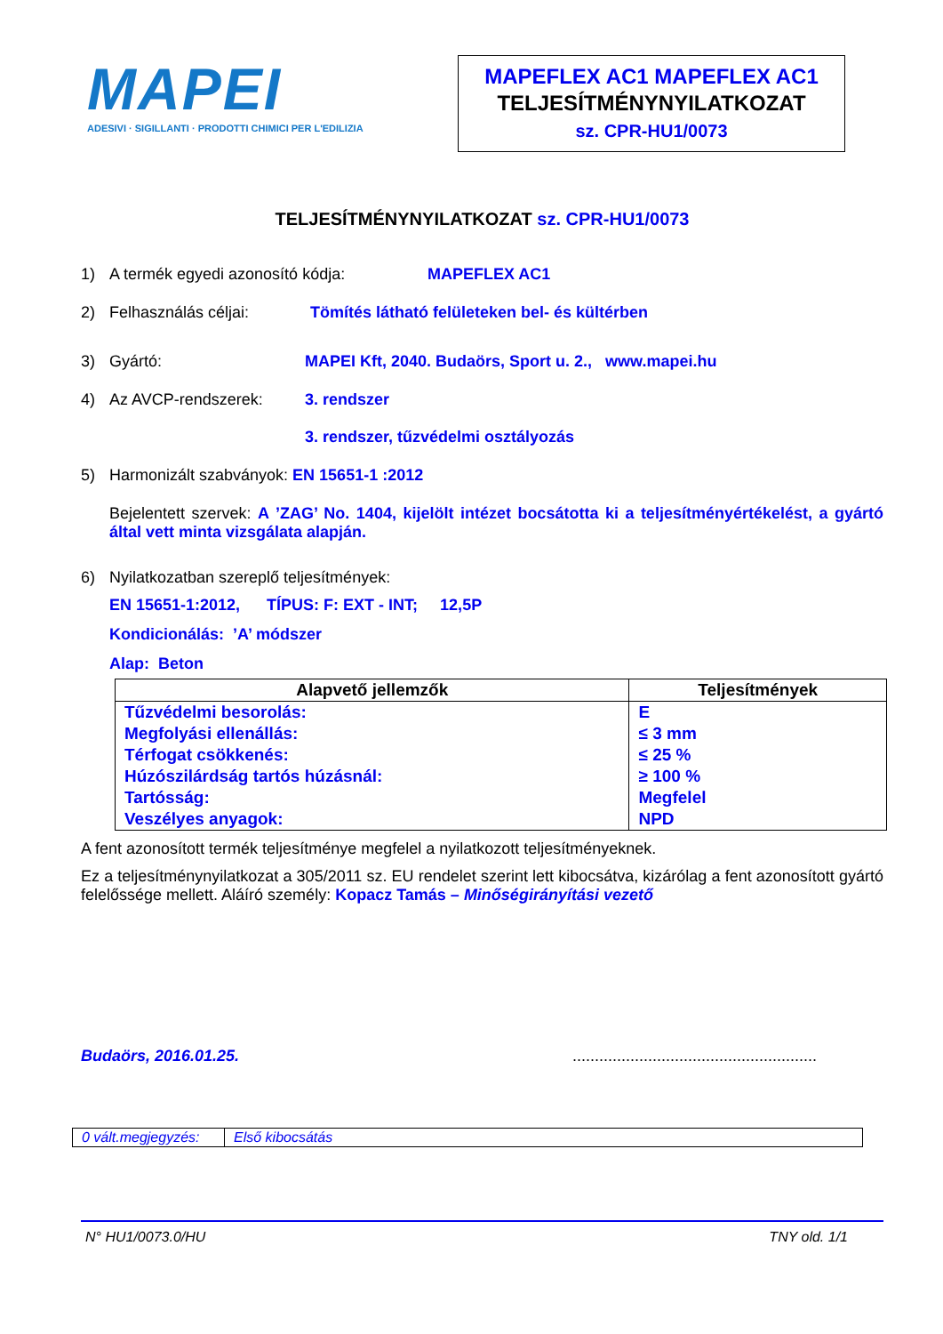MAPEI
ADESIVI · SIGILLANTI · PRODOTTI CHIMICI PER L'EDILIZIA
MAPEFLEX AC1 MAPEFLEX AC1
TELJESÍTMÉNYNYILATKOZAT
sz. CPR-HU1/0073
TELJESÍTMÉNYNYILATKOZAT sz. CPR-HU1/0073
1) A termék egyedi azonosító kódja: MAPEFLEX AC1
2) Felhasználás céljai: Tömítés látható felületeken bel- és kültérben
3) Gyártó: MAPEI Kft, 2040. Budaörs, Sport u. 2., www.mapei.hu
4) Az AVCP-rendszerek: 3. rendszer
3. rendszer, tűzvédelmi osztályozás
5) Harmonizált szabványok: EN 15651-1 :2012
Bejelentett szervek: A ’ZAG’ No. 1404, kijelölt intézet bocsátotta ki a teljesítményértékelést, a gyártó által vett minta vizsgálata alapján.
6) Nyilatkozatban szereplő teljesítmények:
EN 15651-1:2012, TÍPUS: F: EXT - INT; 12,5P
Kondicionálás: ’A’ módszer
Alap: Beton
| Alapvető jellemzők | Teljesítmények |
| --- | --- |
| Tűzvédelmi besorolás: | E |
| Megfolyási ellenállás: | ≤ 3 mm |
| Térfogat csökkenés: | ≤ 25 % |
| Húzószilárdság tartós húzásnál: | ≥ 100 % |
| Tartósság: | Megfelel |
| Veszélyes anyagok: | NPD |
A fent azonosított termék teljesítménye megfelel a nyilatkozott teljesítményeknek.
Ez a teljesítménynyilatkozat a 305/2011 sz. EU rendelet szerint lett kibocsátva, kizárólag a fent azonosított gyártó felelőssége mellett. Aláíró személy: Kopacz Tamás – Minőségirányítási vezető
Budaörs, 2016.01.25........................................................
| 0 vált.megjegyzés: | Első kibocsátás |
N° HU1/0073.0/HU TNY old. 1/1